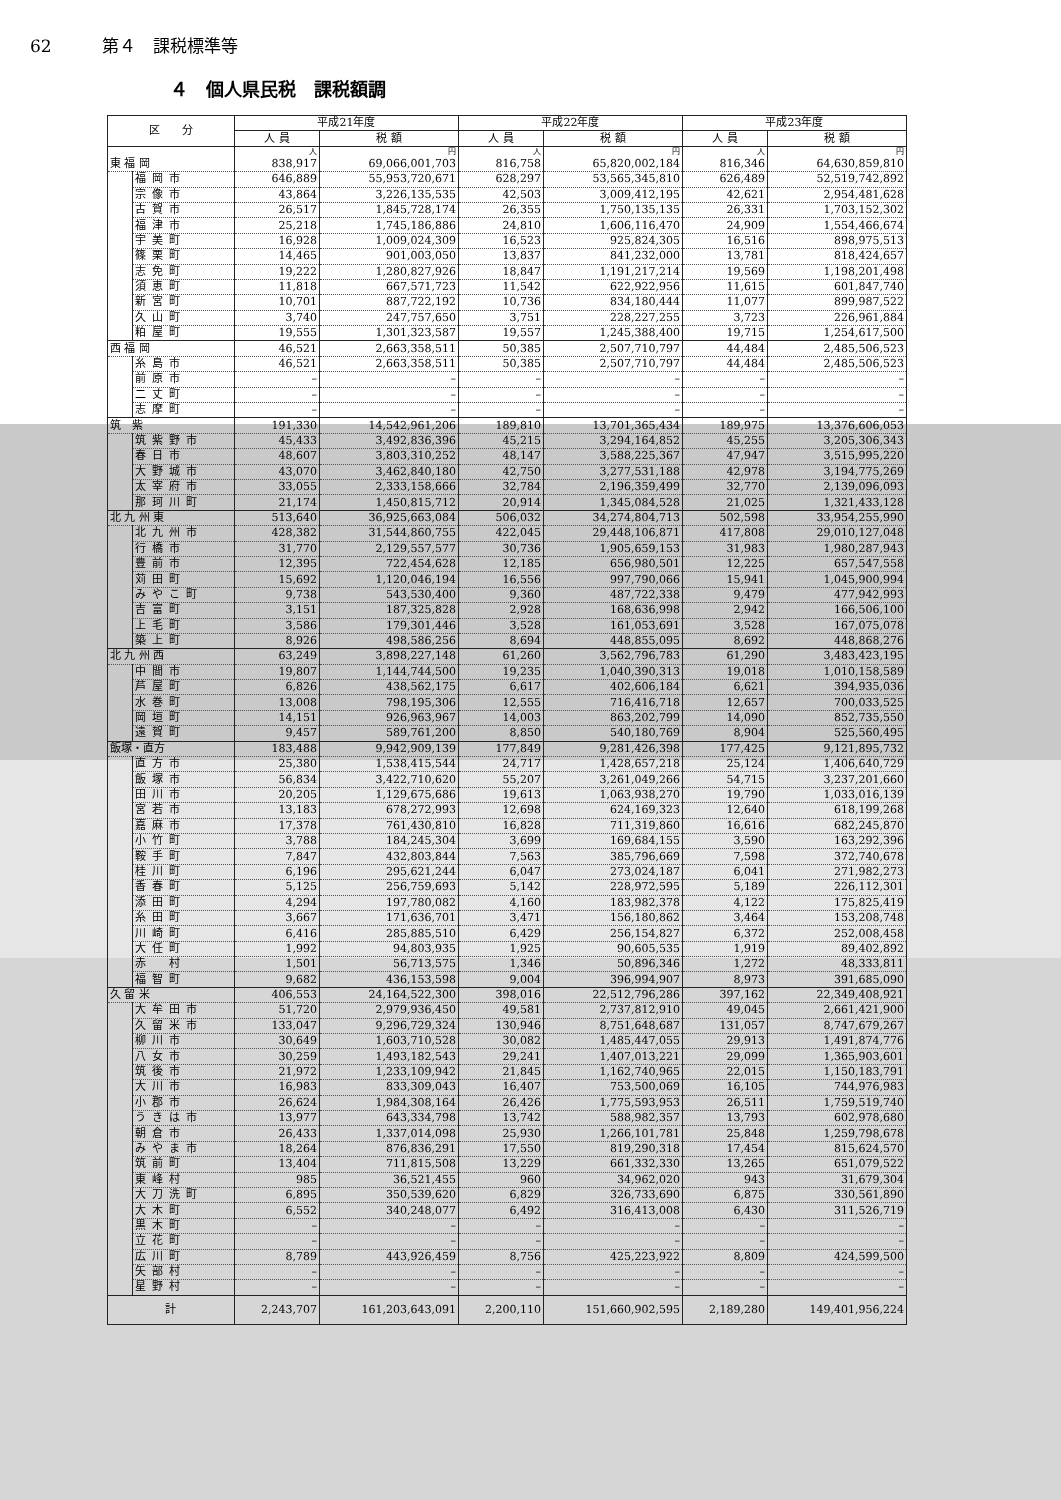62 第４　課税標準等
４　個人県民税　課税額調
| 区 分 | | 平成21年度 | | 平成22年度 | | 平成23年度 | |
| --- | --- | --- | --- | --- | --- | --- | --- |
| | | 人 員 | 税 額 | 人 員 | 税 額 | 人 員 | 税 額 |
| | | 人 | 円 | 人 | 円 | 人 | 円 |
| 東 福 岡 | | 838,917 | 69,066,001,703 | 816,758 | 65,820,002,184 | 816,346 | 64,630,859,810 |
| | 福岡市 | 646,889 | 55,953,720,671 | 628,297 | 53,565,345,810 | 626,489 | 52,519,742,892 |
| | 宗像市 | 43,864 | 3,226,135,535 | 42,503 | 3,009,412,195 | 42,621 | 2,954,481,628 |
| | 古賀市 | 26,517 | 1,845,728,174 | 26,355 | 1,750,135,135 | 26,331 | 1,703,152,302 |
| | 福津市 | 25,218 | 1,745,186,886 | 24,810 | 1,606,116,470 | 24,909 | 1,554,466,674 |
| | 宇美町 | 16,928 | 1,009,024,309 | 16,523 | 925,824,305 | 16,516 | 898,975,513 |
| | 篠栗町 | 14,465 | 901,003,050 | 13,837 | 841,232,000 | 13,781 | 818,424,657 |
| | 志免町 | 19,222 | 1,280,827,926 | 18,847 | 1,191,217,214 | 19,569 | 1,198,201,498 |
| | 須恵町 | 11,818 | 667,571,723 | 11,542 | 622,922,956 | 11,615 | 601,847,740 |
| | 新宮町 | 10,701 | 887,722,192 | 10,736 | 834,180,444 | 11,077 | 899,987,522 |
| | 久山町 | 3,740 | 247,757,650 | 3,751 | 228,227,255 | 3,723 | 226,961,884 |
| | 粕屋町 | 19,555 | 1,301,323,587 | 19,557 | 1,245,388,400 | 19,715 | 1,254,617,500 |
| 西 福 岡 | | 46,521 | 2,663,358,511 | 50,385 | 2,507,710,797 | 44,484 | 2,485,506,523 |
| | 糸島市 | 46,521 | 2,663,358,511 | 50,385 | 2,507,710,797 | 44,484 | 2,485,506,523 |
| | 前原市 | – | – | – | – | – | – |
| | 二丈町 | – | – | – | – | – | – |
| | 志摩町 | – | – | – | – | – | – |
| 筑 紫 | | 191,330 | 14,542,961,206 | 189,810 | 13,701,365,434 | 189,975 | 13,376,606,053 |
| | 筑紫野市 | 45,433 | 3,492,836,396 | 45,215 | 3,294,164,852 | 45,255 | 3,205,306,343 |
| | 春日市 | 48,607 | 3,803,310,252 | 48,147 | 3,588,225,367 | 47,947 | 3,515,995,220 |
| | 大野城市 | 43,070 | 3,462,840,180 | 42,750 | 3,277,531,188 | 42,978 | 3,194,775,269 |
| | 太宰府市 | 33,055 | 2,333,158,666 | 32,784 | 2,196,359,499 | 32,770 | 2,139,096,093 |
| | 那珂川町 | 21,174 | 1,450,815,712 | 20,914 | 1,345,084,528 | 21,025 | 1,321,433,128 |
| 北 九 州 東 | | 513,640 | 36,925,663,084 | 506,032 | 34,274,804,713 | 502,598 | 33,954,255,990 |
| | 北九州市 | 428,382 | 31,544,860,755 | 422,045 | 29,448,106,871 | 417,808 | 29,010,127,048 |
| | 行橋市 | 31,770 | 2,129,557,577 | 30,736 | 1,905,659,153 | 31,983 | 1,980,287,943 |
| | 豊前市 | 12,395 | 722,454,628 | 12,185 | 656,980,501 | 12,225 | 657,547,558 |
| | 苅田町 | 15,692 | 1,120,046,194 | 16,556 | 997,790,066 | 15,941 | 1,045,900,994 |
| | みやこ町 | 9,738 | 543,530,400 | 9,360 | 487,722,338 | 9,479 | 477,942,993 |
| | 吉富町 | 3,151 | 187,325,828 | 2,928 | 168,636,998 | 2,942 | 166,506,100 |
| | 上毛町 | 3,586 | 179,301,446 | 3,528 | 161,053,691 | 3,528 | 167,075,078 |
| | 築上町 | 8,926 | 498,586,256 | 8,694 | 448,855,095 | 8,692 | 448,868,276 |
| 北 九 州 西 | | 63,249 | 3,898,227,148 | 61,260 | 3,562,796,783 | 61,290 | 3,483,423,195 |
| | 中間市 | 19,807 | 1,144,744,500 | 19,235 | 1,040,390,313 | 19,018 | 1,010,158,589 |
| | 芦屋町 | 6,826 | 438,562,175 | 6,617 | 402,606,184 | 6,621 | 394,935,036 |
| | 水巻町 | 13,008 | 798,195,306 | 12,555 | 716,416,718 | 12,657 | 700,033,525 |
| | 岡垣町 | 14,151 | 926,963,967 | 14,003 | 863,202,799 | 14,090 | 852,735,550 |
| | 遠賀町 | 9,457 | 589,761,200 | 8,850 | 540,180,769 | 8,904 | 525,560,495 |
| 飯塚・直方 | | 183,488 | 9,942,909,139 | 177,849 | 9,281,426,398 | 177,425 | 9,121,895,732 |
| | 直方市 | 25,380 | 1,538,415,544 | 24,717 | 1,428,657,218 | 25,124 | 1,406,640,729 |
| | 飯塚市 | 56,834 | 3,422,710,620 | 55,207 | 3,261,049,266 | 54,715 | 3,237,201,660 |
| | 田川市 | 20,205 | 1,129,675,686 | 19,613 | 1,063,938,270 | 19,790 | 1,033,016,139 |
| | 宮若市 | 13,183 | 678,272,993 | 12,698 | 624,169,323 | 12,640 | 618,199,268 |
| | 嘉麻市 | 17,378 | 761,430,810 | 16,828 | 711,319,860 | 16,616 | 682,245,870 |
| | 小竹町 | 3,788 | 184,245,304 | 3,699 | 169,684,155 | 3,590 | 163,292,396 |
| | 鞍手町 | 7,847 | 432,803,844 | 7,563 | 385,796,669 | 7,598 | 372,740,678 |
| | 桂川町 | 6,196 | 295,621,244 | 6,047 | 273,024,187 | 6,041 | 271,982,273 |
| | 香春町 | 5,125 | 256,759,693 | 5,142 | 228,972,595 | 5,189 | 226,112,301 |
| | 添田町 | 4,294 | 197,780,082 | 4,160 | 183,982,378 | 4,122 | 175,825,419 |
| | 糸田町 | 3,667 | 171,636,701 | 3,471 | 156,180,862 | 3,464 | 153,208,748 |
| | 川崎町 | 6,416 | 285,885,510 | 6,429 | 256,154,827 | 6,372 | 252,008,458 |
| | 大任町 | 1,992 | 94,803,935 | 1,925 | 90,605,535 | 1,919 | 89,402,892 |
| | 赤 村 | 1,501 | 56,713,575 | 1,346 | 50,896,346 | 1,272 | 48,333,811 |
| | 福智町 | 9,682 | 436,153,598 | 9,004 | 396,994,907 | 8,973 | 391,685,090 |
| 久 留 米 | | 406,553 | 24,164,522,300 | 398,016 | 22,512,796,286 | 397,162 | 22,349,408,921 |
| | 大牟田市 | 51,720 | 2,979,936,450 | 49,581 | 2,737,812,910 | 49,045 | 2,661,421,900 |
| | 久留米市 | 133,047 | 9,296,729,324 | 130,946 | 8,751,648,687 | 131,057 | 8,747,679,267 |
| | 柳川市 | 30,649 | 1,603,710,528 | 30,082 | 1,485,447,055 | 29,913 | 1,491,874,776 |
| | 八女市 | 30,259 | 1,493,182,543 | 29,241 | 1,407,013,221 | 29,099 | 1,365,903,601 |
| | 筑後市 | 21,972 | 1,233,109,942 | 21,845 | 1,162,740,965 | 22,015 | 1,150,183,791 |
| | 大川市 | 16,983 | 833,309,043 | 16,407 | 753,500,069 | 16,105 | 744,976,983 |
| | 小郡市 | 26,624 | 1,984,308,164 | 26,426 | 1,775,593,953 | 26,511 | 1,759,519,740 |
| | うきは市 | 13,977 | 643,334,798 | 13,742 | 588,982,357 | 13,793 | 602,978,680 |
| | 朝倉市 | 26,433 | 1,337,014,098 | 25,930 | 1,266,101,781 | 25,848 | 1,259,798,678 |
| | みやま市 | 18,264 | 876,836,291 | 17,550 | 819,290,318 | 17,454 | 815,624,570 |
| | 筑前町 | 13,404 | 711,815,508 | 13,229 | 661,332,330 | 13,265 | 651,079,522 |
| | 東峰村 | 985 | 36,521,455 | 960 | 34,962,020 | 943 | 31,679,304 |
| | 大刀洗町 | 6,895 | 350,539,620 | 6,829 | 326,733,690 | 6,875 | 330,561,890 |
| | 大木町 | 6,552 | 340,248,077 | 6,492 | 316,413,008 | 6,430 | 311,526,719 |
| | 黒木町 | – | – | – | – | – | – |
| | 立花町 | – | – | – | – | – | – |
| | 広川町 | 8,789 | 443,926,459 | 8,756 | 425,223,922 | 8,809 | 424,599,500 |
| | 矢部村 | – | – | – | – | – | – |
| | 星野村 | – | – | – | – | – | – |
| 計 | | 2,243,707 | 161,203,643,091 | 2,200,110 | 151,660,902,595 | 2,189,280 | 149,401,956,224 |